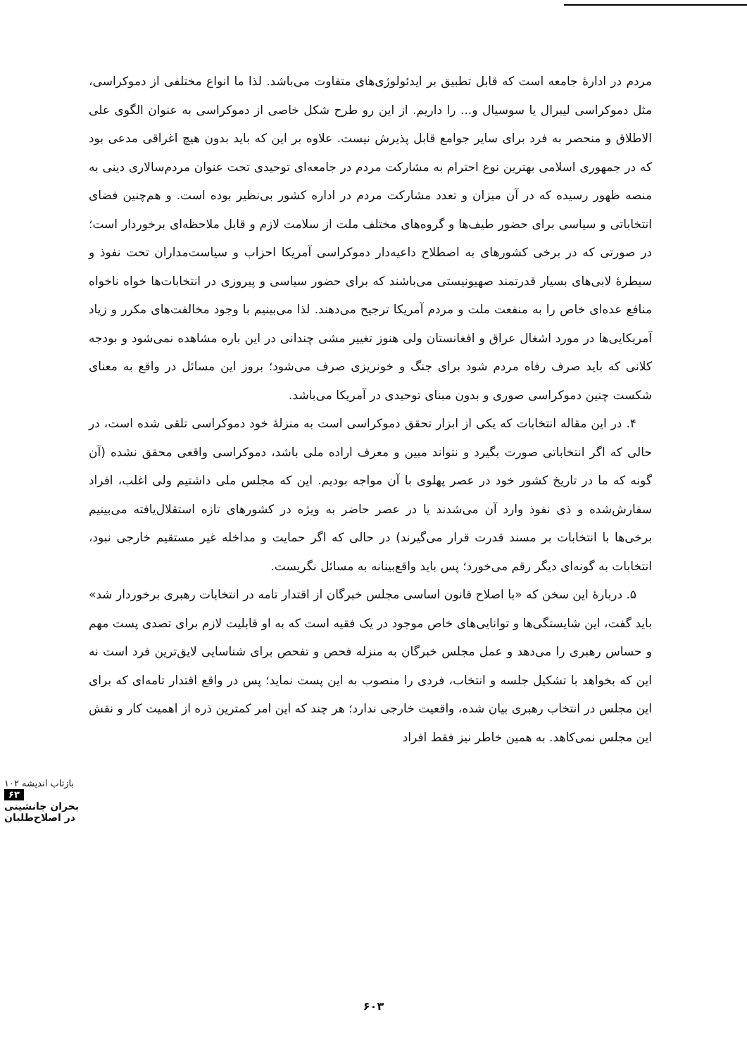مردم در ادارهٔ جامعه است که قابل تطبیق بر ایدئولوژی‌های متفاوت می‌باشد. لذا ما انواع مختلفی از دموکراسی، مثل دموکراسی لیبرال یا سوسیال و... را داریم. از این رو طرح شکل خاصی از دموکراسی به عنوان الگوی علی الاطلاق و منحصر به فرد برای سایر جوامع قابل پذیرش نیست. علاوه بر این که باید بدون هیچ اغراقی مدعی بود که در جمهوری اسلامی بهترین نوع احترام به مشارکت مردم در جامعه‌ای توحیدی تحت عنوان مردم‌سالاری دینی به منصه ظهور رسیده که در آن میزان و تعدد مشارکت مردم در اداره کشور بی‌نظیر بوده است. و هم‌چنین فضای انتخاباتی و سیاسی برای حضور طیف‌ها و گروه‌های مختلف ملت از سلامت لازم و قابل ملاحظه‌ای برخوردار است؛ در صورتی که در برخی کشورهای به اصطلاح داعیه‌دار دموکراسی آمریکا احزاب و سیاست‌مداران تحت نفوذ و سیطرهٔ لابی‌های بسیار قدرتمند صهیونیستی می‌باشند که برای حضور سیاسی و پیروزی در انتخابات‌ها خواه ناخواه منافع عده‌ای خاص را به منفعت ملت و مردم آمریکا ترجیح می‌دهند. لذا می‌بینیم با وجود مخالفت‌های مکرر و زیاد آمریکایی‌ها در مورد اشغال عراق و افغانستان ولی هنوز تغییر مشی چندانی در این باره مشاهده نمی‌شود و بودجه کلانی که باید صرف رفاه مردم شود برای جنگ و خونریزی صرف می‌شود؛ بروز این مسائل در واقع به معنای شکست چنین دموکراسی صوری و بدون مبنای توحیدی در آمریکا می‌باشد.
۴. در این مقاله انتخابات که یکی از ابزار تحقق دموکراسی است به منزلهٔ خود دموکراسی تلقی شده است، در حالی که اگر انتخاباتی صورت بگیرد و نتواند مبین و معرف اراده ملی باشد، دموکراسی واقعی محقق نشده (آن گونه که ما در تاریخ کشور خود در عصر پهلوی با آن مواجه بودیم. این که مجلس ملی داشتیم ولی اغلب، افراد سفارش‌شده و ذی نفوذ وارد آن می‌شدند یا در عصر حاضر به ویژه در کشورهای تازه استقلال‌یافته می‌بینیم برخی‌ها با انتخابات بر مسند قدرت قرار می‌گیرند) در حالی که اگر حمایت و مداخله غیر مستقیم خارجی نبود، انتخابات به گونه‌ای دیگر رقم می‌خورد؛ پس باید واقع‌بینانه به مسائل نگریست.
۵. دربارهٔ این سخن که «با اصلاح قانون اساسی مجلس خبرگان از اقتدار تامه در انتخابات رهبری برخوردار شد» باید گفت، این شایستگی‌ها و توانایی‌های خاص موجود در یک فقیه است که به او قابلیت لازم برای تصدی پست مهم و حساس رهبری را می‌دهد و عمل مجلس خبرگان به منزله فحص و تفحص برای شناسایی لایق‌ترین فرد است نه این که بخواهد با تشکیل جلسه و انتخاب، فردی را منصوب به این پست نماید؛ پس در واقع اقتدار تامه‌ای که برای این مجلس در انتخاب رهبری بیان شده، واقعیت خارجی ندارد؛ هر چند که این امر کمترین ذره از اهمیت کار و نقش این مجلس نمی‌کاهد. به همین خاطر نیز فقط افراد
بازتاب اندیشه ۱۰۲
۶۳
بحران جانشینی در اصلاح‌طلبان
۶۰۳